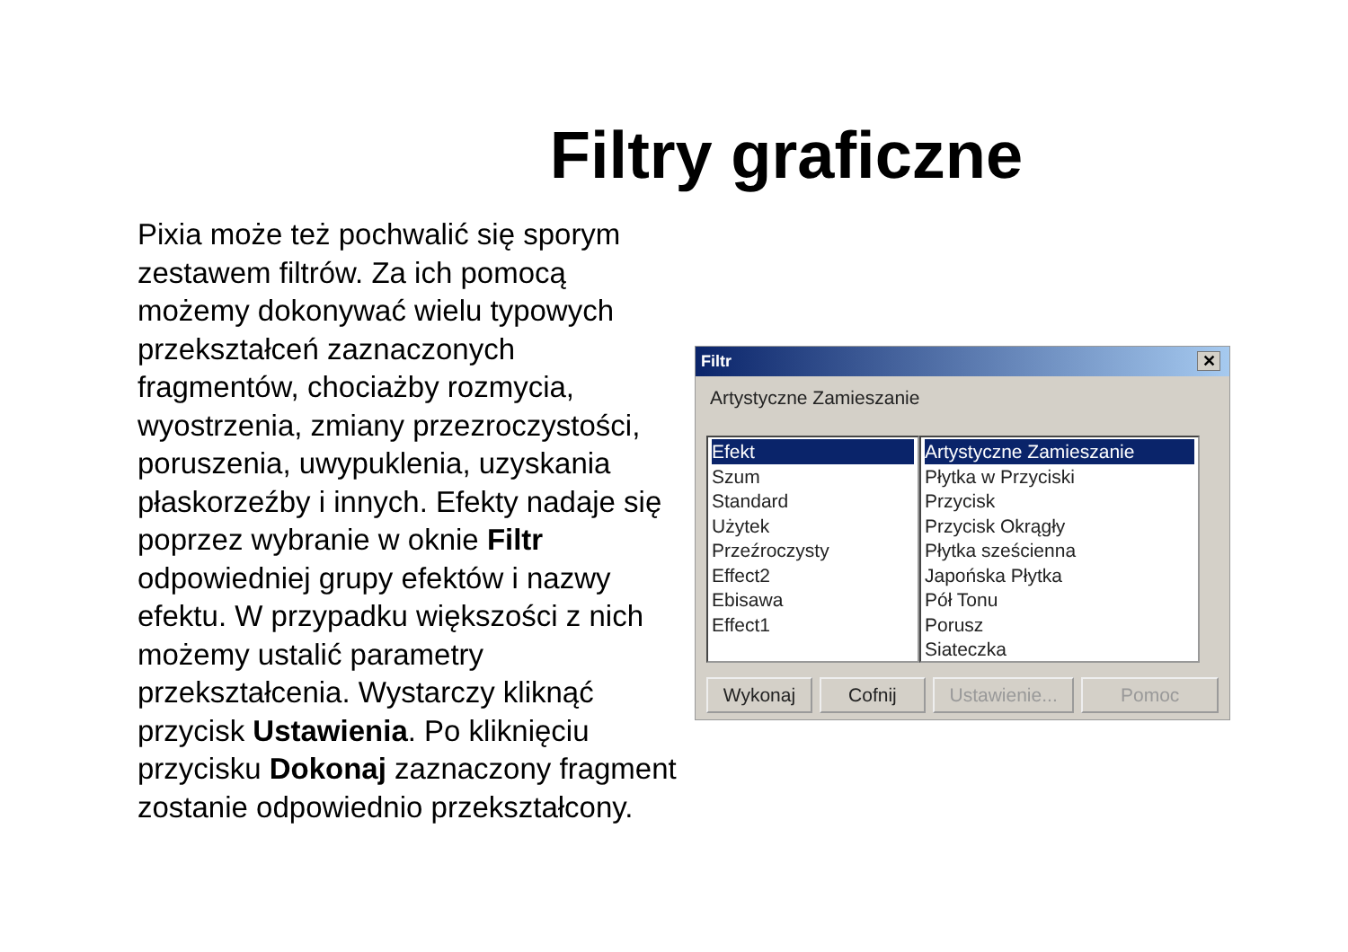Filtry graficzne
Pixia może też pochwalić się sporym zestawem filtrów. Za ich pomocą możemy dokonywać wielu typowych przekształceń zaznaczonych fragmentów, chociażby rozmycia, wyostrzenia, zmiany przezroczystości, poruszenia, uwypuklenia, uzyskania płaskorzeźby i innych. Efekty nadaje się poprzez wybranie w oknie Filtr odpowiedniej grupy efektów i nazwy efektu. W przypadku większości z nich możemy ustalić parametry przekształcenia. Wystarczy kliknąć przycisk Ustawienia. Po kliknięciu przycisku Dokonaj zaznaczony fragment zostanie odpowiednio przekształcony.
Filtr ✕
Artystyczne Zamieszanie
Efekt
Szum
Standard
Użytek
Przeźroczysty
Effect2
Ebisawa
Effect1
Artystyczne Zamieszanie
Płytka w Przyciski
Przycisk
Przycisk Okrągły
Płytka sześcienna
Japońska Płytka
Pół Tonu
Porusz
Siateczka
Wykonaj Cofnij Ustawienie...
Pomoc